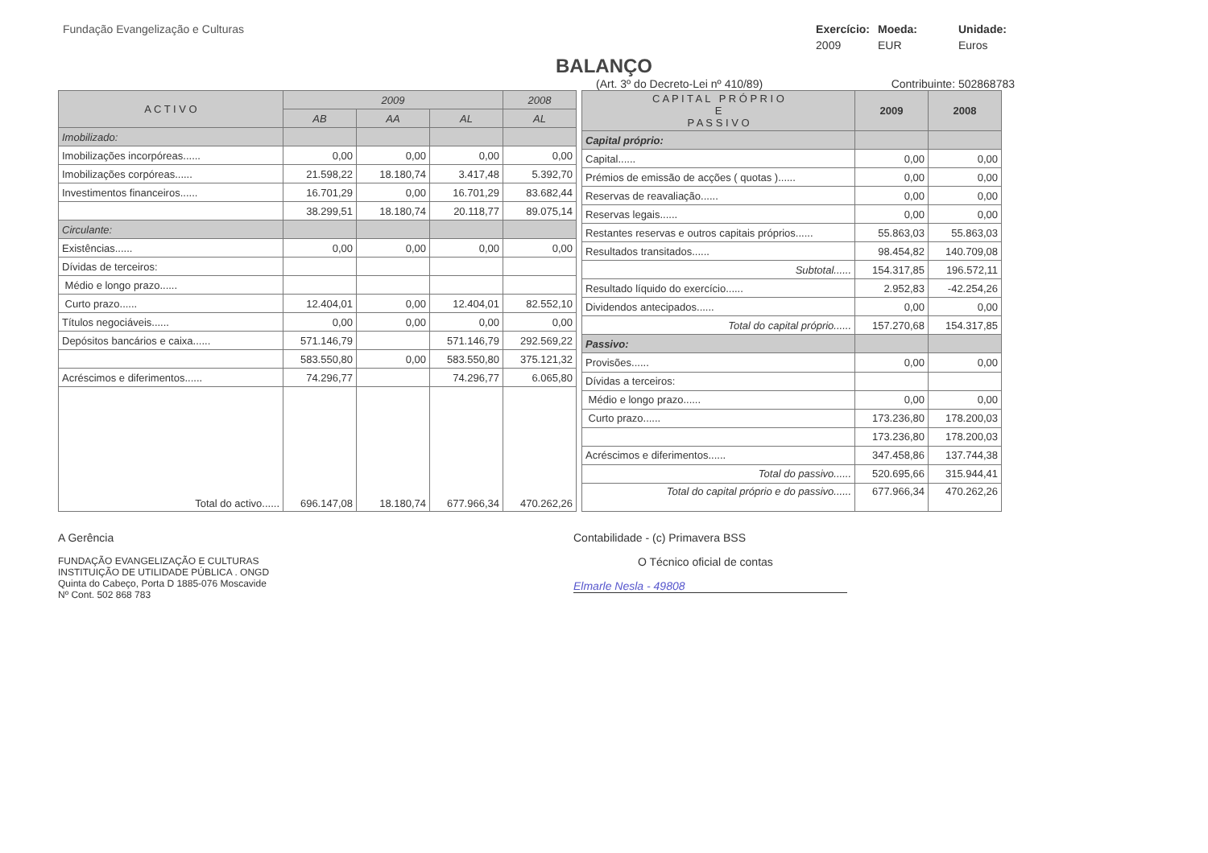Fundação Evangelização e Culturas
Exercício: Moeda: Unidade: 2009 EUR Euros
BALANÇO
(Art. 3º do Decreto-Lei nº 410/89) Contribuinte: 502868783
| A C T I V O | 2009 | | | 2008 |
| --- | --- | --- | --- | --- |
| | AB | AA | AL | AL |
| Imobilizado: | | | | |
| Imobilizações incorpóreas...... | 0,00 | 0,00 | 0,00 | 0,00 |
| Imobilizações corpóreas...... | 21.598,22 | 18.180,74 | 3.417,48 | 5.392,70 |
| Investimentos financeiros...... | 16.701,29 | 0,00 | 16.701,29 | 83.682,44 |
| | 38.299,51 | 18.180,74 | 20.118,77 | 89.075,14 |
| Circulante: | | | | |
| Existências...... | 0,00 | 0,00 | 0,00 | 0,00 |
| Dívidas de terceiros: | | | | |
| Médio e longo prazo...... | | | | |
| Curto prazo...... | 12.404,01 | 0,00 | 12.404,01 | 82.552,10 |
| Títulos negociáveis...... | 0,00 | 0,00 | 0,00 | 0,00 |
| Depósitos bancários e caixa...... | 571.146,79 | | 571.146,79 | 292.569,22 |
| | 583.550,80 | 0,00 | 583.550,80 | 375.121,32 |
| Acréscimos e diferimentos...... | 74.296,77 | | 74.296,77 | 6.065,80 |
| Total do activo...... | 696.147,08 | 18.180,74 | 677.966,34 | 470.262,26 |
| C A P I T A L P R Ó P R I O E P A S S I V O | 2009 | 2008 |
| --- | --- | --- |
| Capital próprio: | | |
| Capital...... | 0,00 | 0,00 |
| Prémios de emissão de acções ( quotas )...... | 0,00 | 0,00 |
| Reservas de reavaliação...... | 0,00 | 0,00 |
| Reservas legais...... | 0,00 | 0,00 |
| Restantes reservas e outros capitais próprios...... | 55.863,03 | 55.863,03 |
| Resultados transitados...... | 98.454,82 | 140.709,08 |
| Subtotal...... | 154.317,85 | 196.572,11 |
| Resultado líquido do exercício...... | 2.952,83 | -42.254,26 |
| Dividendos antecipados...... | 0,00 | 0,00 |
| Total do capital próprio...... | 157.270,68 | 154.317,85 |
| Passivo: | | |
| Provisões...... | 0,00 | 0,00 |
| Dívidas a terceiros: | | |
| Médio e longo prazo...... | 0,00 | 0,00 |
| Curto prazo...... | 173.236,80 | 178.200,03 |
| | 173.236,80 | 178.200,03 |
| Acréscimos e diferimentos...... | 347.458,86 | 137.744,38 |
| Total do passivo...... | 520.695,66 | 315.944,41 |
| Total do capital próprio e do passivo...... | 677.966,34 | 470.262,26 |
A Gerência
FUNDAÇÃO EVANGELIZAÇÃO E CULTURAS
INSTITUIÇÃO DE UTILIDADE PÚBLICA . ONGD
Quinta do Cabeço, Porta D 1885-076 Moscavide
Nº Cont. 502 868 783
Contabilidade - (c) Primavera BSS
O Técnico oficial de contas
Elmarle Nesla - 49808